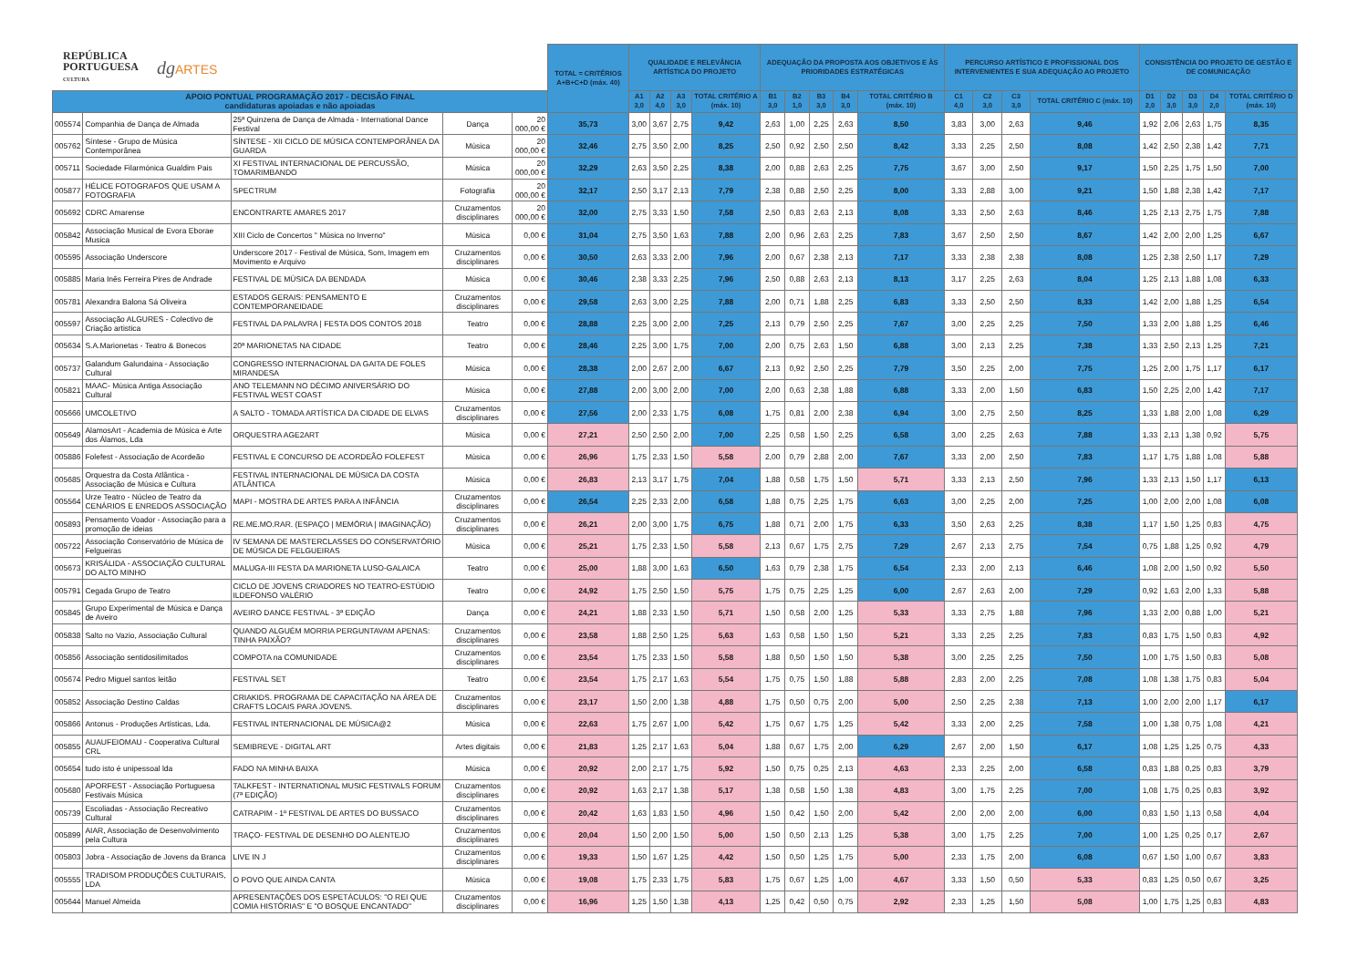REPÚBLICA
PORTUGUESA
CULTURA
dgARTES
| | | | | | TOTAL = CRITÉRIOS A+B+C+D (máx. 40) | QUALIDADE E RELEVÂNCIA ARTÍSTICA DO PROJETO | | | | ADEQUAÇÃO DA PROPOSTA AOS OBJETIVOS E ÀS PRIORIDADES ESTRATÉGICAS | | | | | PERCURSO ARTÍSTICO E PROFISSIONAL DOS INTERVENIENTES E SUA ADEQUAÇÃO AO PROJETO | | | | CONSISTÊNCIA DO PROJETO DE GESTÃO E DE COMUNICAÇÃO | | | | |
| --- | --- | --- | --- | --- | --- | --- | --- | --- | --- | --- | --- | --- | --- | --- | --- | --- | --- | --- | --- | --- | --- | --- | --- |
| APOIO PONTUAL PROGRAMAÇÃO 2017 - DECISÃO FINAL candidaturas apoiadas e não apoiadas | | | | | | A1 3,0 | A2 4,0 | A3 3,0 | TOTAL CRITÉRIO A (máx. 10) | B1 3,0 | B2 1,0 | B3 3,0 | B4 3,0 | TOTAL CRITÉRIO B (máx. 10) | C1 4,0 | C2 3,0 | C3 3,0 | TOTAL CRITÉRIO C (máx. 10) | D1 2,0 | D2 3,0 | D3 3,0 | D4 2,0 | TOTAL CRITÉRIO D (máx. 10) |
| 005574 | Companhia de Dança de Almada | 25ª Quinzena de Dança de Almada - International Dance Festival | Dança | 20 000,00 € | 35,73 | 3,00 | 3,67 | 2,75 | 9,42 | 2,63 | 1,00 | 2,25 | 2,63 | 8,50 | 3,83 | 3,00 | 2,63 | 9,46 | 1,92 | 2,06 | 2,63 | 1,75 | 8,35 |
| 005762 | Síntese - Grupo de Música Contemporânea | SÍNTESE - XII CICLO DE MÚSICA CONTEMPORÂNEA DA GUARDA | Música | 20 000,00 € | 32,46 | 2,75 | 3,50 | 2,00 | 8,25 | 2,50 | 0,92 | 2,50 | 2,50 | 8,42 | 3,33 | 2,25 | 2,50 | 8,08 | 1,42 | 2,50 | 2,38 | 1,42 | 7,71 |
| 005711 | Sociedade Filarmónica Gualdim Pais | XI FESTIVAL INTERNACIONAL DE PERCUSSÃO, TOMARIMBANDO | Música | 20 000,00 € | 32,29 | 2,63 | 3,50 | 2,25 | 8,38 | 2,00 | 0,88 | 2,63 | 2,25 | 7,75 | 3,67 | 3,00 | 2,50 | 9,17 | 1,50 | 2,25 | 1,75 | 1,50 | 7,00 |
| 005877 | HÉLICE FOTOGRAFOS QUE USAM A FOTOGRAFIA | SPECTRUM | Fotografia | 20 000,00 € | 32,17 | 2,50 | 3,17 | 2,13 | 7,79 | 2,38 | 0,88 | 2,50 | 2,25 | 8,00 | 3,33 | 2,88 | 3,00 | 9,21 | 1,50 | 1,88 | 2,38 | 1,42 | 7,17 |
| 005692 | CDRC Amarense | ENCONTRARTE AMARES 2017 | Cruzamentos disciplinares | 20 000,00 € | 32,00 | 2,75 | 3,33 | 1,50 | 7,58 | 2,50 | 0,83 | 2,63 | 2,13 | 8,08 | 3,33 | 2,50 | 2,63 | 8,46 | 1,25 | 2,13 | 2,75 | 1,75 | 7,88 |
| 005842 | Associação Musical de Evora Eborae Musica | XIII Ciclo de Concertos " Música no Inverno" | Música | 0,00 € | 31,04 | 2,75 | 3,50 | 1,63 | 7,88 | 2,00 | 0,96 | 2,63 | 2,25 | 7,83 | 3,67 | 2,50 | 2,50 | 8,67 | 1,42 | 2,00 | 2,00 | 1,25 | 6,67 |
| 005595 | Associação Underscore | Underscore 2017 - Festival de Música, Som, Imagem em Movimento e Arquivo | Cruzamentos disciplinares | 0,00 € | 30,50 | 2,63 | 3,33 | 2,00 | 7,96 | 2,00 | 0,67 | 2,38 | 2,13 | 7,17 | 3,33 | 2,38 | 2,38 | 8,08 | 1,25 | 2,38 | 2,50 | 1,17 | 7,29 |
| 005885 | Maria Inês Ferreira Pires de Andrade | FESTIVAL DE MÚSICA DA BENDADA | Música | 0,00 € | 30,46 | 2,38 | 3,33 | 2,25 | 7,96 | 2,50 | 0,88 | 2,63 | 2,13 | 8,13 | 3,17 | 2,25 | 2,63 | 8,04 | 1,25 | 2,13 | 1,88 | 1,08 | 6,33 |
| 005781 | Alexandra Balona Sá Oliveira | ESTADOS GERAIS: PENSAMENTO E CONTEMPORANEIDADE | Cruzamentos disciplinares | 0,00 € | 29,58 | 2,63 | 3,00 | 2,25 | 7,88 | 2,00 | 0,71 | 1,88 | 2,25 | 6,83 | 3,33 | 2,50 | 2,50 | 8,33 | 1,42 | 2,00 | 1,88 | 1,25 | 6,54 |
| 005597 | Associação ALGURES - Colectivo de Criação artistica | FESTIVAL DA PALAVRA / FESTA DOS CONTOS 2018 | Teatro | 0,00 € | 28,88 | 2,25 | 3,00 | 2,00 | 7,25 | 2,13 | 0,79 | 2,50 | 2,25 | 7,67 | 3,00 | 2,25 | 2,25 | 7,50 | 1,33 | 2,00 | 1,88 | 1,25 | 6,46 |
| 005634 | S.A.Marionetas - Teatro & Bonecos | 20ª MARIONETAS NA CIDADE | Teatro | 0,00 € | 28,46 | 2,25 | 3,00 | 1,75 | 7,00 | 2,00 | 0,75 | 2,63 | 1,50 | 6,88 | 3,00 | 2,13 | 2,25 | 7,38 | 1,33 | 2,50 | 2,13 | 1,25 | 7,21 |
| 005737 | Galandum Galundaina - Associação Cultural | CONGRESSO INTERNACIONAL DA GAITA DE FOLES MIRANDESA | Música | 0,00 € | 28,38 | 2,00 | 2,67 | 2,00 | 6,67 | 2,13 | 0,92 | 2,50 | 2,25 | 7,79 | 3,50 | 2,25 | 2,00 | 7,75 | 1,25 | 2,00 | 1,75 | 1,17 | 6,17 |
| 005821 | MAAC- Música Antiga Associação Cultural | ANO TELEMANN NO DÉCIMO ANIVERSÁRIO DO FESTIVAL WEST COAST | Música | 0,00 € | 27,88 | 2,00 | 3,00 | 2,00 | 7,00 | 2,00 | 0,63 | 2,38 | 1,88 | 6,88 | 3,33 | 2,00 | 1,50 | 6,83 | 1,50 | 2,25 | 2,00 | 1,42 | 7,17 |
| 005666 | UMCOLETIVO | A SALTO - TOMADA ARTÍSTICA DA CIDADE DE ELVAS | Cruzamentos disciplinares | 0,00 € | 27,56 | 2,00 | 2,33 | 1,75 | 6,08 | 1,75 | 0,81 | 2,00 | 2,38 | 6,94 | 3,00 | 2,75 | 2,50 | 8,25 | 1,33 | 1,88 | 2,00 | 1,08 | 6,29 |
| 005649 | AlamosArt - Academia de Música e Arte dos Álamos, Lda | ORQUESTRA AGE2ART | Música | 0,00 € | 27,21 | 2,50 | 2,50 | 2,00 | 7,00 | 2,25 | 0,58 | 1,50 | 2,25 | 6,58 | 3,00 | 2,25 | 2,63 | 7,88 | 1,33 | 2,13 | 1,38 | 0,92 | 5,75 |
| 005886 | Folefest - Associação de Acordeão | FESTIVAL E CONCURSO DE ACORDEÃO FOLEFEST | Música | 0,00 € | 26,96 | 1,75 | 2,33 | 1,50 | 5,58 | 2,00 | 0,79 | 2,88 | 2,00 | 7,67 | 3,33 | 2,00 | 2,50 | 7,83 | 1,17 | 1,75 | 1,88 | 1,08 | 5,88 |
| 005685 | Orquestra da Costa Atlântica - Associação de Música e Cultura | FESTIVAL INTERNACIONAL DE MÚSICA DA COSTA ATLÂNTICA | Música | 0,00 € | 26,83 | 2,13 | 3,17 | 1,75 | 7,04 | 1,88 | 0,58 | 1,75 | 1,50 | 5,71 | 3,33 | 2,13 | 2,50 | 7,96 | 1,33 | 2,13 | 1,50 | 1,17 | 6,13 |
| 005564 | Urze Teatro - Núcleo de Teatro da CENÁRIOS E ENREDOS ASSOCIAÇÃO | MAPI - MOSTRA DE ARTES PARA A INFÂNCIA | Cruzamentos disciplinares | 0,00 € | 26,54 | 2,25 | 2,33 | 2,00 | 6,58 | 1,88 | 0,75 | 2,25 | 1,75 | 6,63 | 3,00 | 2,25 | 2,00 | 7,25 | 1,00 | 2,00 | 2,00 | 1,08 | 6,08 |
| 005893 | Pensamento Voador - Associação para a promoção de ideias | RE.ME.MO.RAR. (ESPAÇO / MEMÓRIA / IMAGINAÇÃO) | Cruzamentos disciplinares | 0,00 € | 26,21 | 2,00 | 3,00 | 1,75 | 6,75 | 1,88 | 0,71 | 2,00 | 1,75 | 6,33 | 3,50 | 2,63 | 2,25 | 8,38 | 1,17 | 1,50 | 1,25 | 0,83 | 4,75 |
| 005722 | Associação Conservatório de Música de Felgueiras | IV SEMANA DE MASTERCLASSES DO CONSERVATÓRIO DE MÚSICA DE FELGUEIRAS | Música | 0,00 € | 25,21 | 1,75 | 2,33 | 1,50 | 5,58 | 2,13 | 0,67 | 1,75 | 2,75 | 7,29 | 2,67 | 2,13 | 2,75 | 7,54 | 0,75 | 1,88 | 1,25 | 0,92 | 4,79 |
| 005673 | KRISÁLIDA - ASSOCIAÇÃO CULTURAL DO ALTO MINHO | MALUGA-III FESTA DA MARIONETA LUSO-GALAICA | Teatro | 0,00 € | 25,00 | 1,88 | 3,00 | 1,63 | 6,50 | 1,63 | 0,79 | 2,38 | 1,75 | 6,54 | 2,33 | 2,00 | 2,13 | 6,46 | 1,08 | 2,00 | 1,50 | 0,92 | 5,50 |
| 005791 | Cegada Grupo de Teatro | CICLO DE JOVENS CRIADORES NO TEATRO-ESTÚDIO ILDEFONSO VALÉRIO | Teatro | 0,00 € | 24,92 | 1,75 | 2,50 | 1,50 | 5,75 | 1,75 | 0,75 | 2,25 | 1,25 | 6,00 | 2,67 | 2,63 | 2,00 | 7,29 | 0,92 | 1,63 | 2,00 | 1,33 | 5,88 |
| 005845 | Grupo Experimental de Música e Dança de Aveiro | AVEIRO DANCE FESTIVAL - 3ª EDIÇÃO | Dança | 0,00 € | 24,21 | 1,88 | 2,33 | 1,50 | 5,71 | 1,50 | 0,58 | 2,00 | 1,25 | 5,33 | 3,33 | 2,75 | 1,88 | 7,96 | 1,33 | 2,00 | 0,88 | 1,00 | 5,21 |
| 005838 | Salto no Vazio, Associação Cultural | QUANDO ALGUÉM MORRIA PERGUNTAVAM APENAS: TINHA PAIXÃO? | Cruzamentos disciplinares | 0,00 € | 23,58 | 1,88 | 2,50 | 1,25 | 5,63 | 1,63 | 0,58 | 1,50 | 1,50 | 5,21 | 3,33 | 2,25 | 2,25 | 7,83 | 0,83 | 1,75 | 1,50 | 0,83 | 4,92 |
| 005856 | Associação sentidosilimitados | COMPOTA na COMUNIDADE | Cruzamentos disciplinares | 0,00 € | 23,54 | 1,75 | 2,33 | 1,50 | 5,58 | 1,88 | 0,50 | 1,50 | 1,50 | 5,38 | 3,00 | 2,25 | 2,25 | 7,50 | 1,00 | 1,75 | 1,50 | 0,83 | 5,08 |
| 005674 | Pedro Miguel santos leitão | FESTIVAL SET | Teatro | 0,00 € | 23,54 | 1,75 | 2,17 | 1,63 | 5,54 | 1,75 | 0,75 | 1,50 | 1,88 | 5,88 | 2,83 | 2,00 | 2,25 | 7,08 | 1,08 | 1,38 | 1,75 | 0,83 | 5,04 |
| 005852 | Associação Destino Caldas | CRIAKIDS. PROGRAMA DE CAPACITAÇÃO NA ÁREA DE CRAFTS LOCAIS PARA JOVENS. | Cruzamentos disciplinares | 0,00 € | 23,17 | 1,50 | 2,00 | 1,38 | 4,88 | 1,75 | 0,50 | 0,75 | 2,00 | 5,00 | 2,50 | 2,25 | 2,38 | 7,13 | 1,00 | 2,00 | 2,00 | 1,17 | 6,17 |
| 005866 | Antonus - Produções Artísticas, Lda. | FESTIVAL INTERNACIONAL DE MÚSICA@2 | Música | 0,00 € | 22,63 | 1,75 | 2,67 | 1,00 | 5,42 | 1,75 | 0,67 | 1,75 | 1,25 | 5,42 | 3,33 | 2,00 | 2,25 | 7,58 | 1,00 | 1,38 | 0,75 | 1,08 | 4,21 |
| 005855 | AUAUFEIOMAU - Cooperativa Cultural CRL | SEMIBREVE - DIGITAL ART | Artes digitais | 0,00 € | 21,83 | 1,25 | 2,17 | 1,63 | 5,04 | 1,88 | 0,67 | 1,75 | 2,00 | 6,29 | 2,67 | 2,00 | 1,50 | 6,17 | 1,08 | 1,25 | 1,25 | 0,75 | 4,33 |
| 005654 | tudo isto é unipessoal lda | FADO NA MINHA BAIXA | Música | 0,00 € | 20,92 | 2,00 | 2,17 | 1,75 | 5,92 | 1,50 | 0,75 | 0,25 | 2,13 | 4,63 | 2,33 | 2,25 | 2,00 | 6,58 | 0,83 | 1,88 | 0,25 | 0,83 | 3,79 |
| 005680 | APORFEST - Associação Portuguesa Festivais Música | TALKFEST - INTERNATIONAL MUSIC FESTIVALS FORUM (7ª EDIÇÃO) | Cruzamentos disciplinares | 0,00 € | 20,92 | 1,63 | 2,17 | 1,38 | 5,17 | 1,38 | 0,58 | 1,50 | 1,38 | 4,83 | 3,00 | 1,75 | 2,25 | 7,00 | 1,08 | 1,75 | 0,25 | 0,83 | 3,92 |
| 005739 | Escoliadas - Associação Recreativo Cultural | CATRAPIM - 1º FESTIVAL DE ARTES DO BUSSACO | Cruzamentos disciplinares | 0,00 € | 20,42 | 1,63 | 1,83 | 1,50 | 4,96 | 1,50 | 0,42 | 1,50 | 2,00 | 5,42 | 2,00 | 2,00 | 2,00 | 6,00 | 0,83 | 1,50 | 1,13 | 0,58 | 4,04 |
| 005899 | AIAR, Associação de Desenvolvimento pela Cultura | TRAÇO- FESTIVAL DE DESENHO DO ALENTEJO | Cruzamentos disciplinares | 0,00 € | 20,04 | 1,50 | 2,00 | 1,50 | 5,00 | 1,50 | 0,50 | 2,13 | 1,25 | 5,38 | 3,00 | 1,75 | 2,25 | 7,00 | 1,00 | 1,25 | 0,25 | 0,17 | 2,67 |
| 005803 | Jobra - Associação de Jovens da Branca | LIVE IN J | Cruzamentos disciplinares | 0,00 € | 19,33 | 1,50 | 1,67 | 1,25 | 4,42 | 1,50 | 0,50 | 1,25 | 1,75 | 5,00 | 2,33 | 1,75 | 2,00 | 6,08 | 0,67 | 1,50 | 1,00 | 0,67 | 3,83 |
| 005555 | TRADISOM PRODUÇÕES CULTURAIS, LDA | O POVO QUE AINDA CANTA | Música | 0,00 € | 19,08 | 1,75 | 2,33 | 1,75 | 5,83 | 1,75 | 0,67 | 1,25 | 1,00 | 4,67 | 3,33 | 1,50 | 0,50 | 5,33 | 0,83 | 1,25 | 0,50 | 0,67 | 3,25 |
| 005644 | Manuel Almeida | APRESENTAÇÕES DOS ESPETÁCULOS: "O REI QUE COMIA HISTÓRIAS" E "O BOSQUE ENCANTADO" | Cruzamentos disciplinares | 0,00 € | 16,96 | 1,25 | 1,50 | 1,38 | 4,13 | 1,25 | 0,42 | 0,50 | 0,75 | 2,92 | 2,33 | 1,25 | 1,50 | 5,08 | 1,00 | 1,75 | 1,25 | 0,83 | 4,83 |